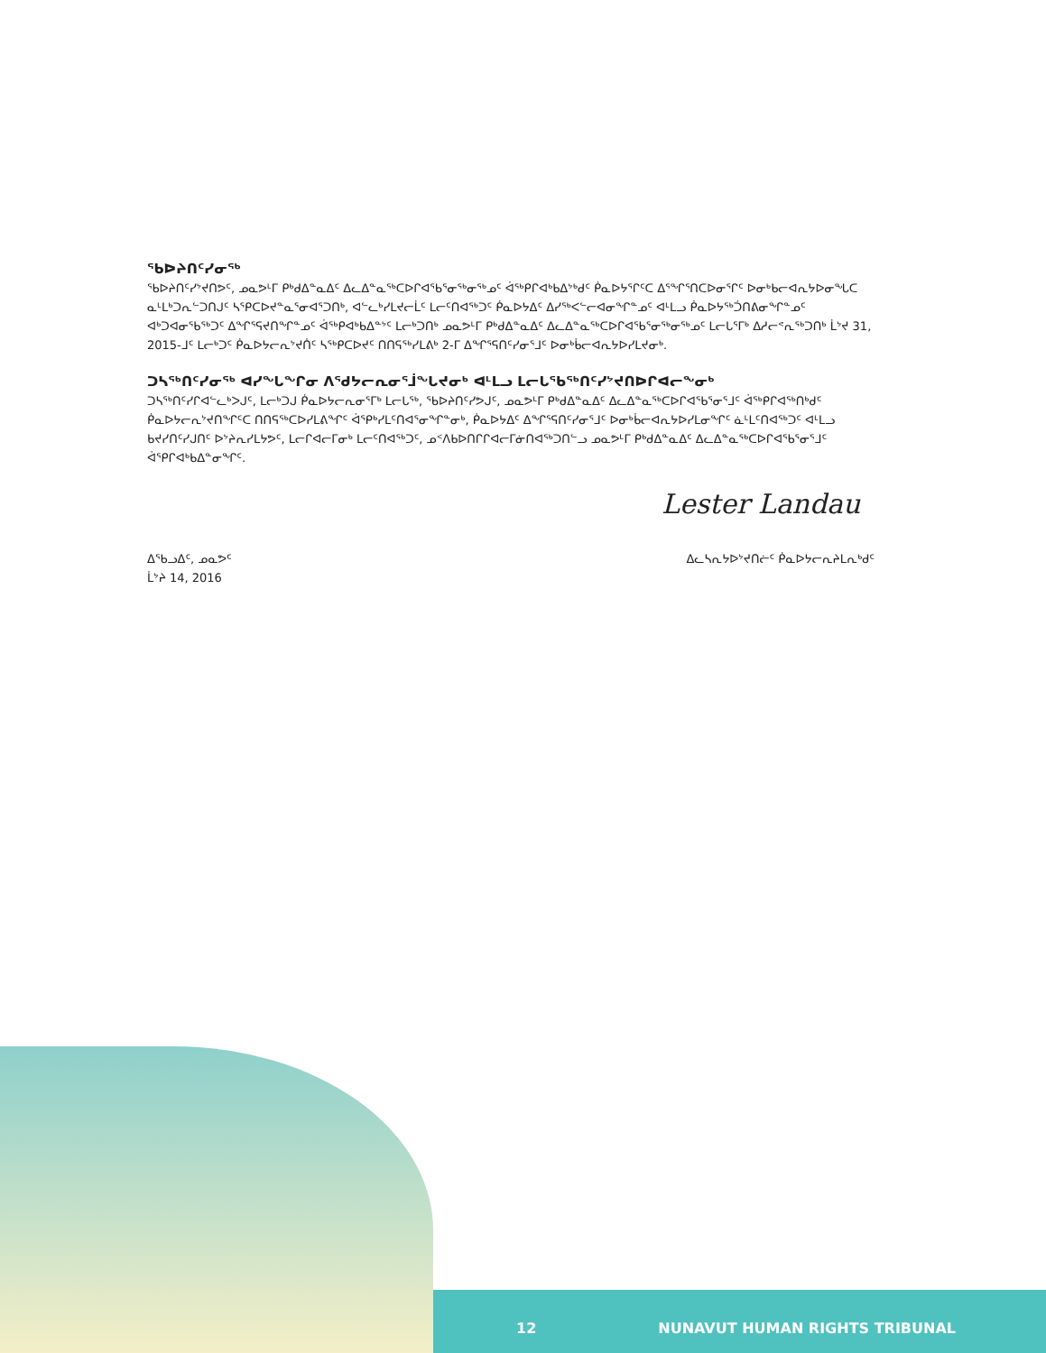ᖃᐅᔨᑎᑦᓯᓂᖅ
ᖃᐅᔨᑎᑦᓯᔾᔪᑎᕗᑦ, ᓄᓇᕗᒻᒥ ᑭᒃᑯᐃᓐᓇᐃᑦ ᐃᓚᐃᓐᓇᖅᑕᐅᒋᐊᖃᕐᓂᖅᓂᖅᓄᑦ ᐋᖅᑭᒋᐊᒃᑲᐃᔾᒃᑯᑦ ᑮᓇᐅᔭᕐᒋᑦᑕ ᐃᕐᖏᕐᑎᑕᐅᓂᕐᒋᑦ ᐅᓂᒃᑲᓕᐊᕆᔭᐅᓂᖓᑕ ᓇᒻᒪᒃᑐᕆᓪᑐᑎᒍᑦ ᓴᕿᑕᐅᔪᓐᓇᕐᓂᐊᕐᑐᑎᒃ, ᐊᓪᓚᒃᓯᒪᔪᓕᒫᑦ ᒪᓕᑦᑎᐊᖅᑐᑦ ᑮᓇᐅᔭᐃᑦ ᐃᓯᖅᐸᓪᓕᐊᓂᖏᓐᓄᑦ ᐊᒻᒪᓗ ᑮᓇᐅᔭᖅᑑᑎᕕᓂᖏᓐᓄᑦ ᐊᒃᑐᐊᓂᖃᖅᑐᑦ ᐃᖏᕐᕋᔪᑎᖏᓐᓄᑦ ᐋᖅᑭᐊᒃᑲᐃᓐᔾᑦ ᒪᓕᒃᑐᑎᒃ ᓄᓇᕗᒻᒥ ᑭᒃᑯᐃᓐᓇᐃᑦ ᐃᓚᐃᓐᓇᖅᑕᐅᒋᐊᖃᕐᓂᖅᓂᖅᓄᑦ ᒪᓕᒐᕐᒥᒃ ᐃᓱᓕᕝᕆᖅᑐᑎᒃ ᒫᔾᔪ 31, 2015-ᒧᑦ ᒪᓕᒃᑐᑦ ᑮᓇᐅᔭᓕᕆᔾᔪᑏᑦ ᓴᖅᑭᑕᐅᔪᑦ ᑎᑎᕋᖅᓯᒪᕕᒃ 2-ᒥ ᐃᖏᕐᕋᑎᑦᓯᓂᕐᒧᑦ ᐅᓂᒃᑳᓕᐊᕆᔭᐅᓯᒪᔪᓂᒃ.
ᑐᓴᖅᑎᑦᓯᓂᖅ ᐊᓯᖓᖏᓂ ᐱᕐᑯᔭᓕᕆᓂᕐᒨᖓᔪᓂᒃ ᐊᒻᒪᓗ ᒪᓕᒐᖃᖅᑎᑦᓯᔾᔪᑎᐅᒋᐊᓕᖕᓂᒃ
ᑐᓴᖅᑎᑦᓯᒋᐊᓪᓚᒃᐳᒍᑦ, ᒪᓕᒃᑐᒍ ᑮᓇᐅᔭᓕᕆᓂᕐᒥᒃ ᒪᓕᒐᖅ, ᖃᐅᔨᑎᑦᓯᕗᒍᑦ, ᓄᓇᕗᒻᒥ ᑭᒃᑯᐃᓐᓇᐃᑦ ᐃᓚᐃᓐᓇᖅᑕᐅᒋᐊᖃᕐᓂᕐᒧᑦ ᐋᖅᑭᒋᐊᖅᑎᒃᑯᑦ ᑮᓇᐅᔭᓕᕆᔾᔪᑎᖏᑦᑕ ᑎᑎᕋᖅᑕᐅᓯᒪᕕᖏᑦ ᐋᕿᒃᓯᒪᑦᑎᐊᕐᓂᖏᓐᓂᒃ, ᑮᓇᐅᔭᐃᑦ ᐃᖏᕐᕋᑎᑦᓯᓂᕐᒧᑦ ᐅᓂᒃᑳᓕᐊᕆᔭᐅᓯᒪᓂᖏᑦ ᓈᒻᒪᑦᑎᐊᖅᑐᑦ ᐊᒻᒪᓗ ᑲᔪᓯᑎᑦᓯᒍᑎᑦ ᐅᔾᔨᕆᓯᒪᔭᕗᑦ, ᒪᓕᒋᐊᓕᒥᓂᒃ ᒪᓕᑦᑎᐊᖅᑐᑦ, ᓄᑉᐱᑲᐅᑎᒋᒋᐊᓕᒥᓃᑎᐊᖅᑐᑎᓪᓗ ᓄᓇᕗᒻᒥ ᑭᒃᑯᐃᓐᓇᐃᑦ ᐃᓚᐃᓐᓇᖅᑕᐅᒋᐊᖃᕐᓂᕐᒧᑦ ᐋᕿᒋᐊᒃᑲᐃᓐᓂᖏᑦ.
Lester Landau
ᐃᖃᓗᐃᑦ, ᓄᓇᕗᑦ
ᒫᔾᔨ 14, 2016
ᐃᓚᓴᕆᔭᐅᔾᔪᑎᓖᑦ ᑮᓇᐅᔭᓕᕆᔨᒪᕆᒃᑯᑦ
12 NUNAVUT HUMAN RIGHTS TRIBUNAL